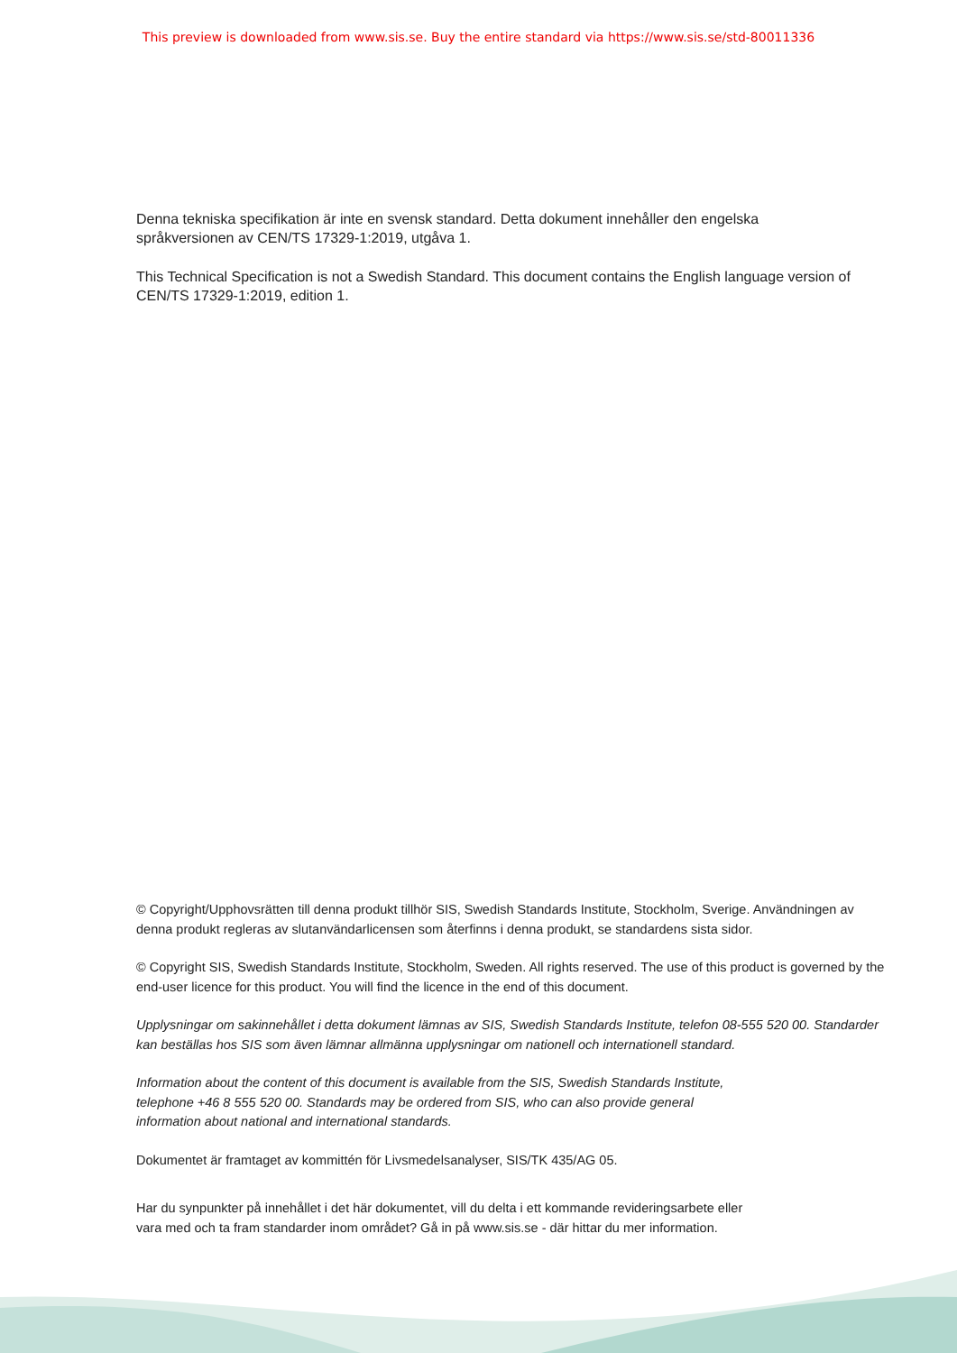This preview is downloaded from www.sis.se. Buy the entire standard via https://www.sis.se/std-80011336
Denna tekniska specifikation är inte en svensk standard. Detta dokument innehåller den engelska språkversionen av CEN/TS 17329-1:2019, utgåva 1.
This Technical Specification is not a Swedish Standard. This document contains the English language version of CEN/TS 17329-1:2019, edition 1.
© Copyright/Upphovsrätten till denna produkt tillhör SIS, Swedish Standards Institute, Stockholm, Sverige. Användningen av denna produkt regleras av slutanvändarlicensen som återfinns i denna produkt, se standardens sista sidor.
© Copyright SIS, Swedish Standards Institute, Stockholm, Sweden. All rights reserved. The use of this product is governed by the end-user licence for this product. You will find the licence in the end of this document.
Upplysningar om sakinnehållet i detta dokument lämnas av SIS, Swedish Standards Institute, telefon 08-555 520 00. Standarder kan beställas hos SIS som även lämnar allmänna upplysningar om nationell och internationell standard.
Information about the content of this document is available from the SIS, Swedish Standards Institute,
telephone +46 8 555 520 00. Standards may be ordered from SIS, who can also provide general
information about national and international standards.
Dokumentet är framtaget av kommittén för Livsmedelsanalyser, SIS/TK 435/AG 05.
Har du synpunkter på innehållet i det här dokumentet, vill du delta i ett kommande revideringsarbete eller
vara med och ta fram standarder inom området? Gå in på www.sis.se - där hittar du mer information.